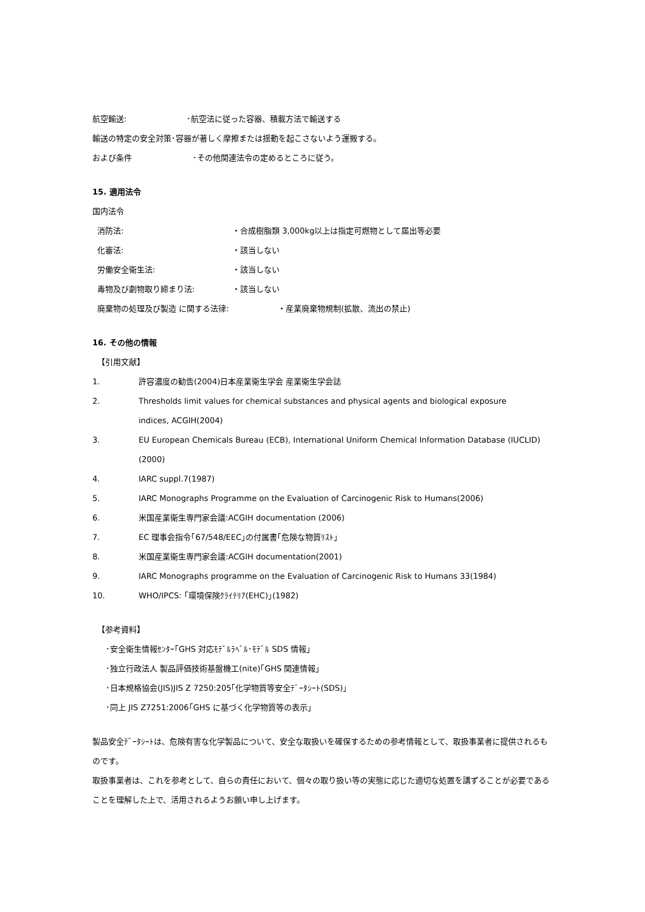航空輸送: ･航空法に従った容器、積載方法で輸送する
輸送の特定の安全対策 ･容器が著しく摩擦または揺動を起こさないよう運搬する。
および条件 ･その他関連法令の定めるところに従う。
15. 適用法令
国内法令
消防法: ・合成樹脂類 3,000kg以上は指定可燃物として届出等必要
化審法: ・該当しない
労働安全衛生法: ・該当しない
毒物及び劇物取り締まり法: ・該当しない
廃棄物の処理及び製造 に関する法律: ・産業廃棄物規制(拡散、流出の禁止)
16. その他の情報
【引用文献】
1. 許容濃度の勧告(2004)日本産業衛生学会 産業衛生学会誌
2. Thresholds limit values for chemical substances and physical agents and biological exposure
indices, ACGIH(2004)
3. EU European Chemicals Bureau (ECB), International Uniform Chemical Information Database (IUCLID) (2000)
4. IARC suppl.7(1987)
5. IARC Monographs Programme on the Evaluation of Carcinogenic Risk to Humans(2006)
6. 米国産業衛生専門家会議:ACGIH documentation (2006)
7. EC 理事会指令｢67/548/EEC｣の付属書｢危険な物質ﾘｽﾄ｣
8. 米国産業衛生専門家会議:ACGIH documentation(2001)
9. IARC Monographs programme on the Evaluation of Carcinogenic Risk to Humans 33(1984)
10. WHO/IPCS: ｢環境保険ｸﾗｲﾃﾘｱ(EHC)｣(1982)
【参考資料】
･安全衛生情報ｾﾝﾀｰ｢GHS 対応ﾓﾃﾞﾙﾗﾍﾞﾙ･ﾓﾃﾞﾙ SDS 情報｣
･独立行政法人 製品評価技術基盤機工(nite)｢GHS 関連情報｣
･日本規格協会(JIS)JIS Z 7250:205｢化学物質等安全ﾃﾞｰﾀｼｰﾄ(SDS)｣
･同上 JIS Z7251:2006｢GHS に基づく化学物質等の表示｣
製品安全ﾃﾞｰﾀｼｰﾄは、危険有害な化学製品について、安全な取扱いを確保するための参考情報として、取扱事業者に提供されるものです。
取扱事業者は、これを参考として、自らの責任において、個々の取り扱い等の実態に応じた適切な処置を講ずることが必要であることを理解した上で、活用されるようお願い申し上げます。